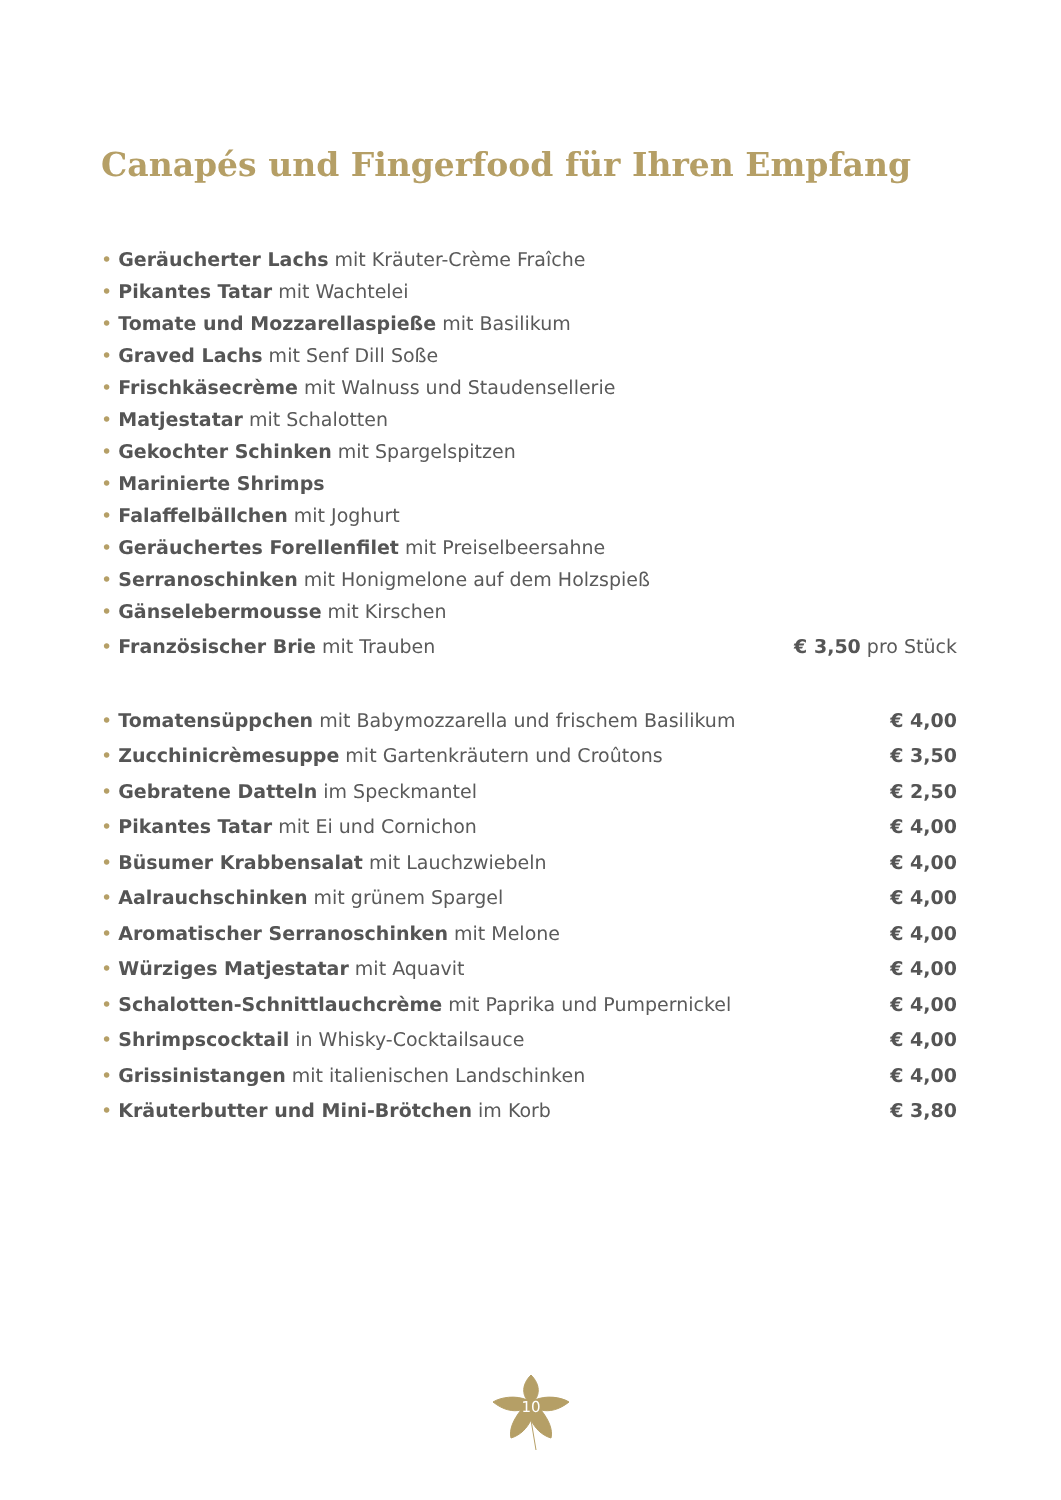Canapés und Fingerfood für Ihren Empfang
| • Geräucherter Lachs mit Kräuter-Crème Fraîche | |
| • Pikantes Tatar mit Wachtelei | |
| • Tomate und Mozzarellaspieße mit Basilikum | |
| • Graved Lachs mit Senf Dill Soße | |
| • Frischkäsecrème mit Walnuss und Staudensellerie | |
| • Matjestatar mit Schalotten | |
| • Gekochter Schinken mit Spargelspitzen | |
| • Marinierte Shrimps | |
| • Falaffelbällchen mit Joghurt | |
| • Geräuchertes Forellenfilet mit Preiselbeersahne | |
| • Serranoschinken mit Honigmelone auf dem Holzspieß | |
| • Gänselebermousse mit Kirschen | |
| • Französischer Brie mit Trauben | € 3,50 pro Stück |
| • Tomatensüppchen mit Babymozzarella und frischem Basilikum | € 4,00 |
| • Zucchinicrèmesuppe mit Gartenkräutern und Croûtons | € 3,50 |
| • Gebratene Datteln im Speckmantel | € 2,50 |
| • Pikantes Tatar mit Ei und Cornichon | € 4,00 |
| • Büsumer Krabbensalat mit Lauchzwiebeln | € 4,00 |
| • Aalrauchschinken mit grünem Spargel | € 4,00 |
| • Aromatischer Serranoschinken mit Melone | € 4,00 |
| • Würziges Matjestatar mit Aquavit | € 4,00 |
| • Schalotten-Schnittlauchcrème mit Paprika und Pumpernickel | € 4,00 |
| • Shrimpscocktail in Whisky-Cocktailsauce | € 4,00 |
| • Grissinistangen mit italienischen Landschinken | € 4,00 |
| • Kräuterbutter und Mini-Brötchen im Korb | € 3,80 |
10